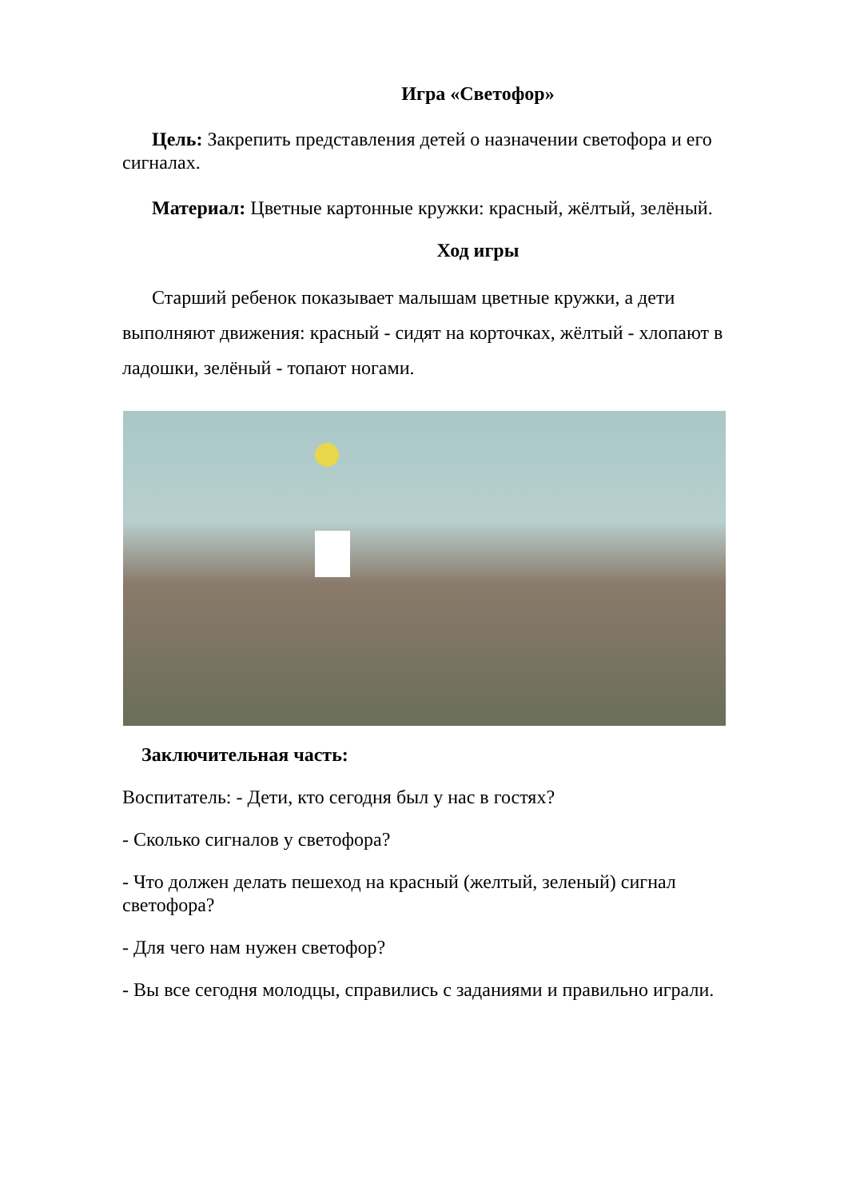Игра «Светофор»
Цель: Закрепить представления детей о назначении светофора и его сигналах.
Материал: Цветные картонные кружки: красный, жёлтый, зелёный.
Ход игры
Старший ребенок показывает малышам цветные кружки, а дети выполняют движения: красный - сидят на корточках, жёлтый - хлопают в ладошки, зелёный - топают ногами.
Заключительная часть:
Воспитатель: - Дети, кто сегодня был у нас в гостях?
- Сколько сигналов у светофора?
- Что должен делать пешеход на красный (желтый, зеленый) сигнал светофора?
- Для чего нам нужен светофор?
- Вы все сегодня молодцы, справились с заданиями и правильно играли.